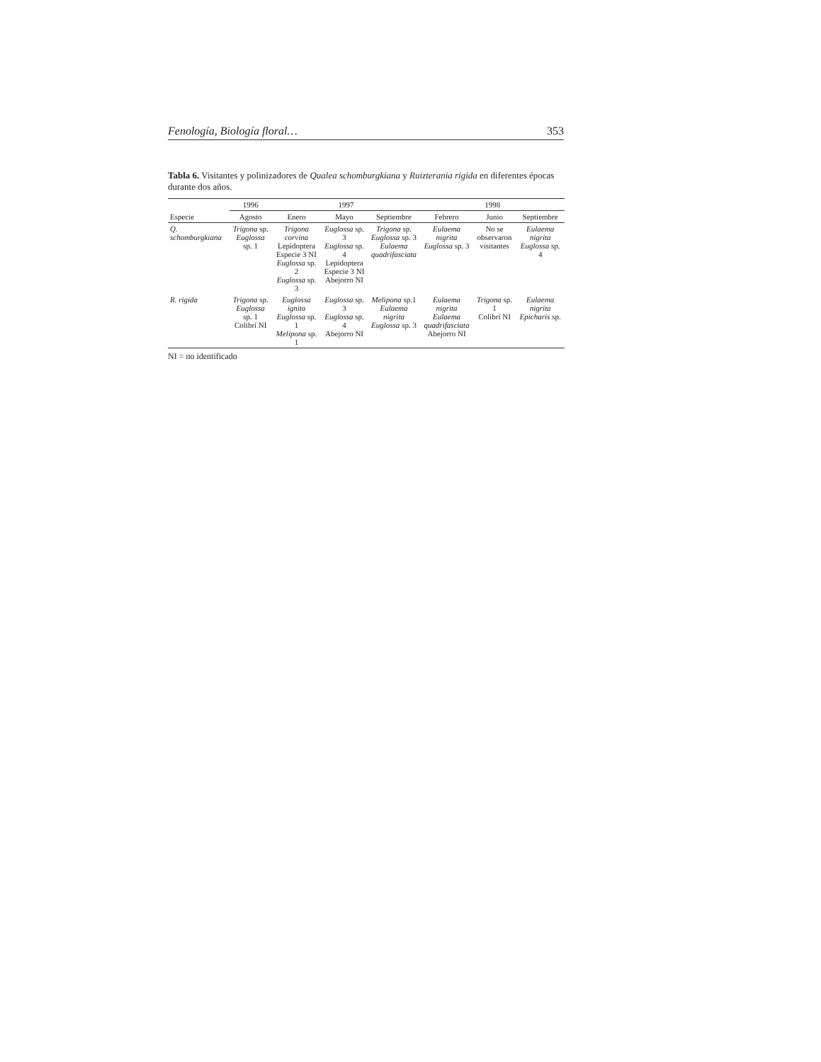Fenología, Biología floral… 353
Tabla 6. Visitantes y polinizadores de Qualea schomburgkiana y Ruizterania rigida en diferentes épocas durante dos años.
| | 1996 | 1997 | | | 1998 | | |
| --- | --- | --- | --- | --- | --- | --- | --- |
| Especie | Agosto | Enero | Mayo | Septiembre | Febrero | Junio | Septiembre |
| Q. schomburgkiana | Trigona sp. Euglossa sp. 1 | Trigona corvina Lepidoptera Especie 3 NI Euglossa sp. 2 Euglossa sp. 3 | Euglossa sp. 3 Euglossa sp. 4 Lepidoptera Especie 3 NI Abejorro NI | Trigona sp. Euglossa sp. 3 Eulaema quadrifasciata | Eulaema nigrita Euglossa sp. 3 | No se observaron visitantes | Eulaema nigrita Euglossa sp. 4 |
| R. rigida | Trigona sp. Euglossa sp. 1 Colibrí NI | Euglossa ignita Euglossa sp. 1 Melipona sp. 1 | Euglossa sp. 3 Euglossa sp. 4 Abejorro NI | Melipona sp.1 Eulaema nigrita Euglossa sp. 3 | Eulaema nigrita Eulaema quadrifasciata Abejorro NI | Trigona sp. 1 Colibrí NI | Eulaema nigrita Epicharis sp. |
NI = no identificado